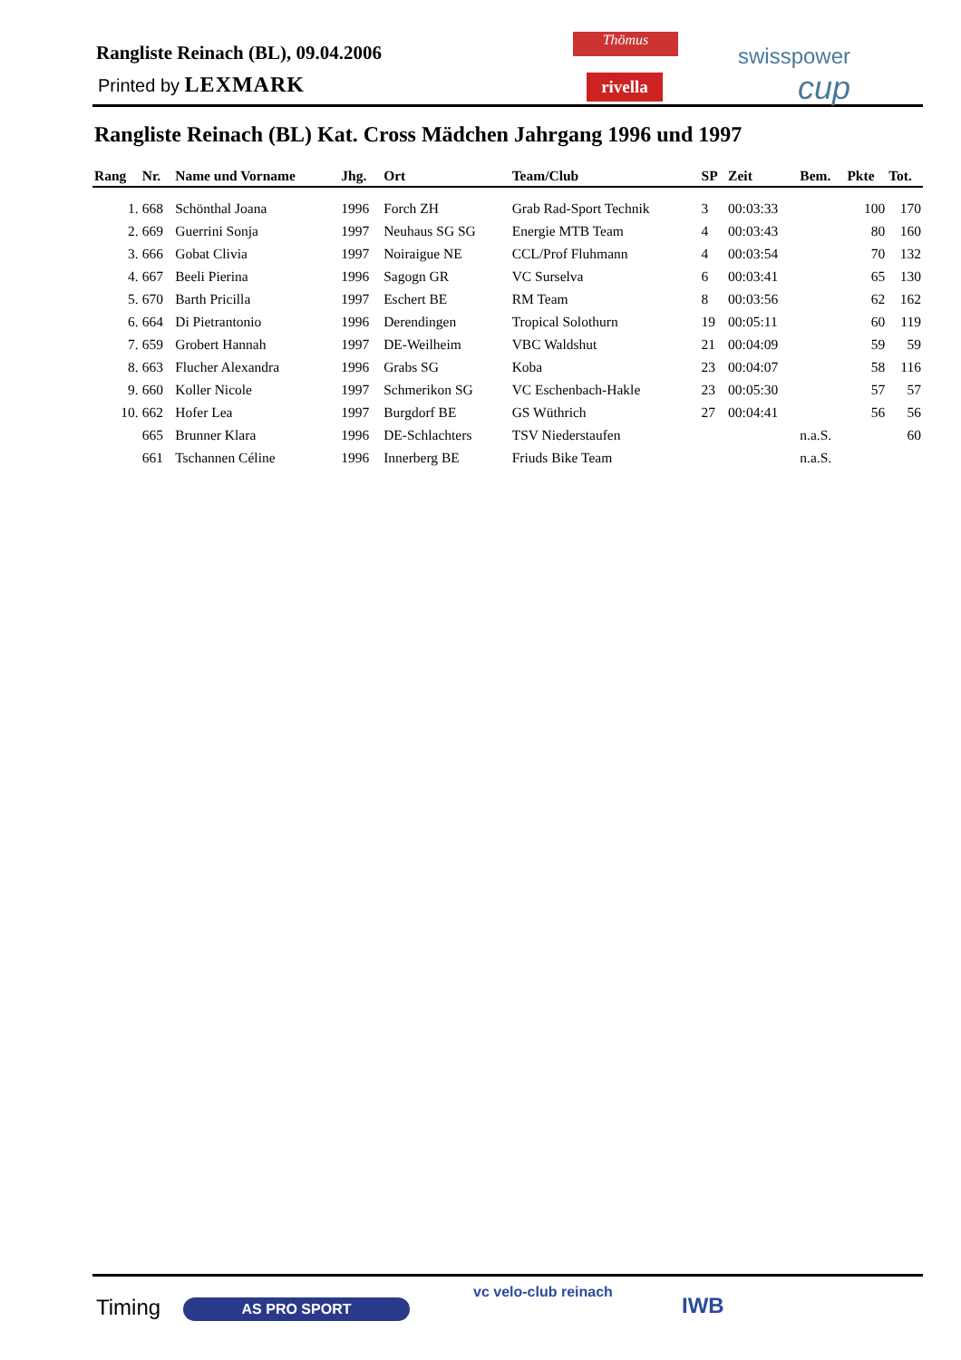Rangliste Reinach (BL), 09.04.2006
Printed by LEXMARK
Thömus
rivella
swisspower
cup
Rangliste Reinach (BL) Kat. Cross Mädchen Jahrgang 1996 und 1997
| Rang | Nr. | Name und Vorname | Jhg. | Ort | Team/Club | SP | Zeit | Bem. | Pkte | Tot. |
| --- | --- | --- | --- | --- | --- | --- | --- | --- | --- | --- |
| 1. | 668 | Schönthal Joana | 1996 | Forch ZH | Grab Rad-Sport Technik | 3 | 00:03:33 | | 100 | 170 |
| 2. | 669 | Guerrini Sonja | 1997 | Neuhaus SG SG | Energie MTB Team | 4 | 00:03:43 | | 80 | 160 |
| 3. | 666 | Gobat Clivia | 1997 | Noiraigue NE | CCL/Prof Fluhmann | 4 | 00:03:54 | | 70 | 132 |
| 4. | 667 | Beeli Pierina | 1996 | Sagogn GR | VC Surselva | 6 | 00:03:41 | | 65 | 130 |
| 5. | 670 | Barth Pricilla | 1997 | Eschert BE | RM Team | 8 | 00:03:56 | | 62 | 162 |
| 6. | 664 | Di Pietrantonio | 1996 | Derendingen | Tropical Solothurn | 19 | 00:05:11 | | 60 | 119 |
| 7. | 659 | Grobert Hannah | 1997 | DE-Weilheim | VBC Waldshut | 21 | 00:04:09 | | 59 | 59 |
| 8. | 663 | Flucher Alexandra | 1996 | Grabs SG | Koba | 23 | 00:04:07 | | 58 | 116 |
| 9. | 660 | Koller Nicole | 1997 | Schmerikon SG | VC Eschenbach-Hakle | 23 | 00:05:30 | | 57 | 57 |
| 10. | 662 | Hofer Lea | 1997 | Burgdorf BE | GS Wüthrich | 27 | 00:04:41 | | 56 | 56 |
| | 665 | Brunner Klara | 1996 | DE-Schlachters | TSV Niederstaufen | | | n.a.S. | | 60 |
| | 661 | Tschannen Céline | 1996 | Innerberg BE | Friuds Bike Team | | | n.a.S. | | |
Timing AS PRO SPORT
vc velo-club reinach
IWB